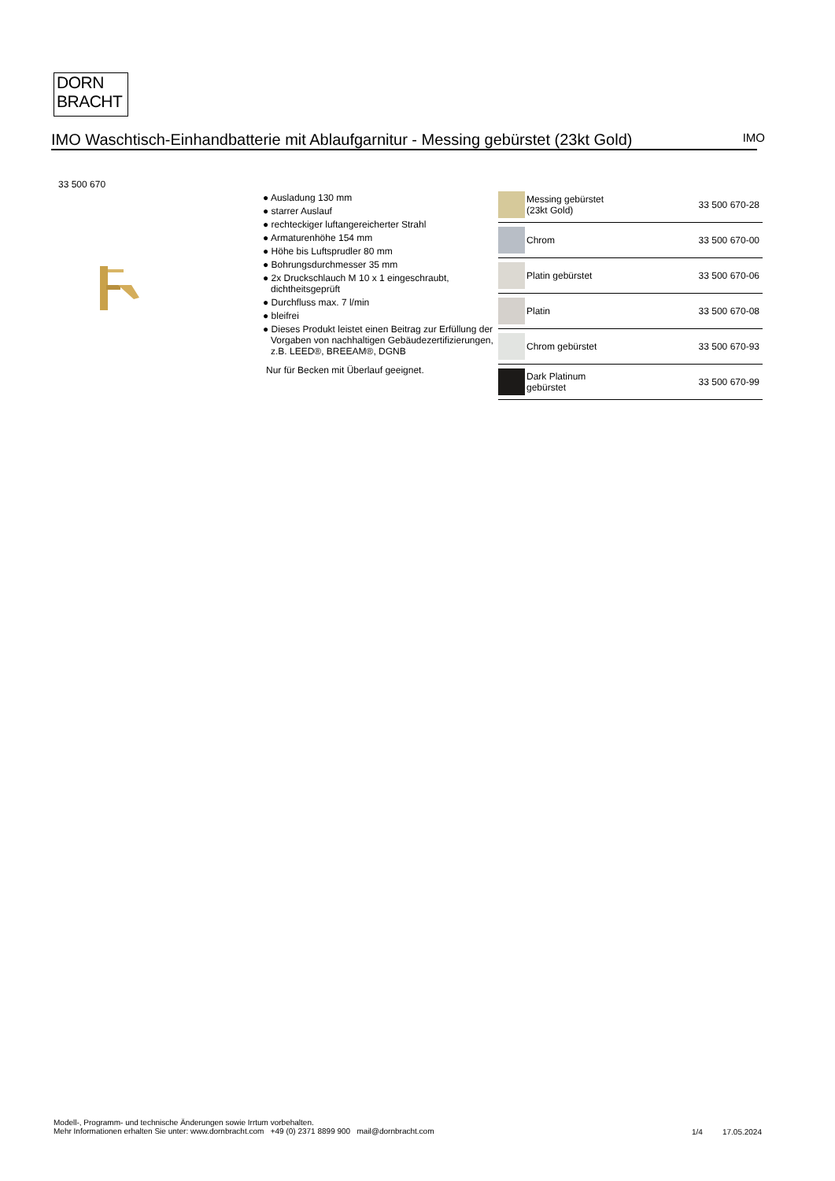DORN
BRACHT
IMO Waschtisch-Einhandbatterie mit Ablaufgarnitur - Messing gebürstet (23kt Gold)
IMO
33 500 670
● Ausladung 130 mm
● starrer Auslauf
● rechteckiger luftangereicherter Strahl
● Armaturenhöhe 154 mm
● Höhe bis Luftsprudler 80 mm
● Bohrungsdurchmesser 35 mm
● 2x Druckschlauch M 10 x 1 eingeschraubt, dichtheitsgeprüft
● Durchfluss max. 7 l/min
● bleifrei
● Dieses Produkt leistet einen Beitrag zur Erfüllung der Vorgaben von nachhaltigen Gebäudezertifizierungen, z.B. LEED®, BREEAM®, DGNB
Nur für Becken mit Überlauf geeignet.
| | Messing gebürstet (23kt Gold) | 33 500 670-28 |
| | Chrom | 33 500 670-00 |
| | Platin gebürstet | 33 500 670-06 |
| | Platin | 33 500 670-08 |
| | Chrom gebürstet | 33 500 670-93 |
| | Dark Platinum gebürstet | 33 500 670-99 |
Modell-, Programm- und technische Änderungen sowie Irrtum vorbehalten.
Mehr Informationen erhalten Sie unter: www.dornbracht.com +49 (0) 2371 8899 900 mail@dornbracht.com
1/4 17.05.2024